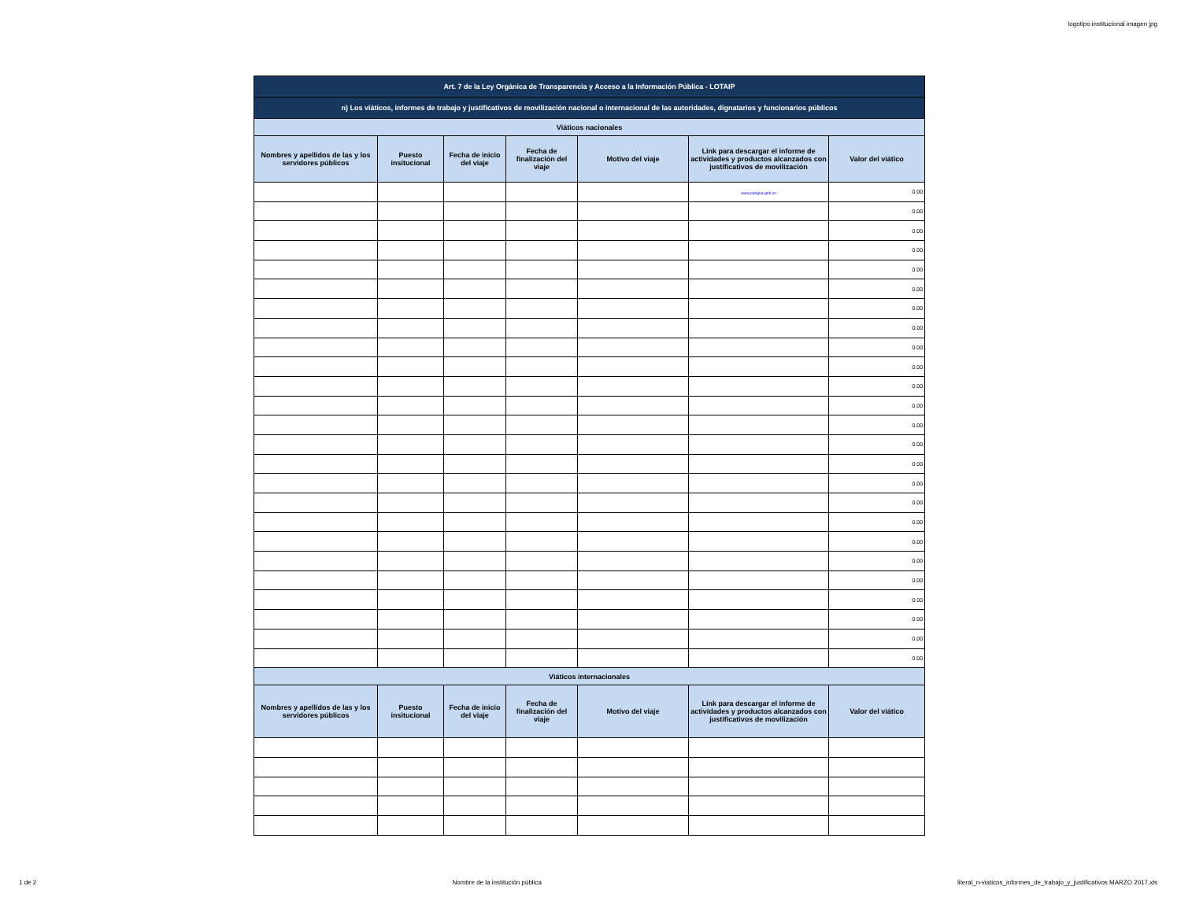logotipo institucional imagen jpg
| Art. 7 de la Ley Orgánica de Transparencia y Acceso a la Información Pública - LOTAIP | | | | | | |
| n) Los viáticos, informes de trabajo y justificativos de movilización nacional o internacional de las autoridades, dignatarios y funcionarios públicos | | | | | | |
| Viáticos nacionales | | | | | | |
| Nombres y apellidos de las y los servidores públicos | Puesto insitucional | Fecha de inicio del viaje | Fecha de finalización del viaje | Motivo del viaje | Link para descargar el informe de actividades y productos alcanzados con justificativos de movilización | Valor del viático |
| | | | | | www.pangua.gob.ec | 0.00 |
| | | | | | | 0.00 |
| | | | | | | 0.00 |
| | | | | | | 0.00 |
| | | | | | | 0.00 |
| | | | | | | 0.00 |
| | | | | | | 0.00 |
| | | | | | | 0.00 |
| | | | | | | 0.00 |
| | | | | | | 0.00 |
| | | | | | | 0.00 |
| | | | | | | 0.00 |
| | | | | | | 0.00 |
| | | | | | | 0.00 |
| | | | | | | 0.00 |
| | | | | | | 0.00 |
| | | | | | | 0.00 |
| | | | | | | 0.00 |
| | | | | | | 0.00 |
| | | | | | | 0.00 |
| | | | | | | 0.00 |
| | | | | | | 0.00 |
| | | | | | | 0.00 |
| | | | | | | 0.00 |
| | | | | | | 0.00 |
| Viáticos internacionales | | | | | | |
| Nombres y apellidos de las y los servidores públicos | Puesto insitucional | Fecha de inicio del viaje | Fecha de finalización del viaje | Motivo del viaje | Link para descargar el informe de actividades y productos alcanzados con justificativos de movilización | Valor del viático |
1 de 2 Nombre de la institución pública literal_n-viaticos_informes_de_trabajo_y_justificativos MARZO 2017.xls